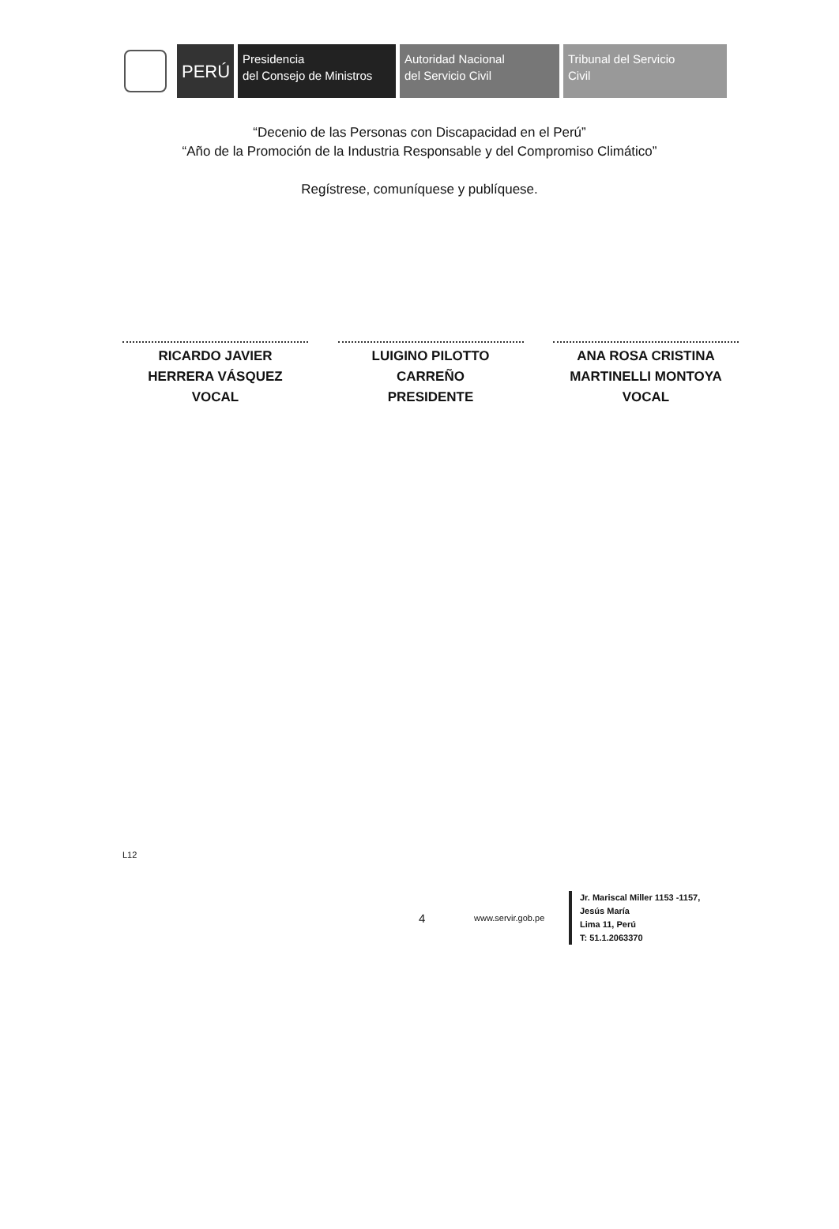PERÚ
Presidencia
del Consejo de Ministros
Autoridad Nacional
del Servicio Civil
Tribunal del Servicio
Civil
“Decenio de las Personas con Discapacidad en el Perú”
“Año de la Promoción de la Industria Responsable y del Compromiso Climático”
Regístrese, comuníquese y publíquese.
RICARDO JAVIER
HERRERA VÁSQUEZ
VOCAL
LUIGINO PILOTTO
CARREÑO
PRESIDENTE
ANA ROSA CRISTINA
MARTINELLI MONTOYA
VOCAL
L12
4
www.servir.gob.pe
Jr. Mariscal Miller 1153 -1157,
Jesús María
Lima 11, Perú
T: 51.1.2063370